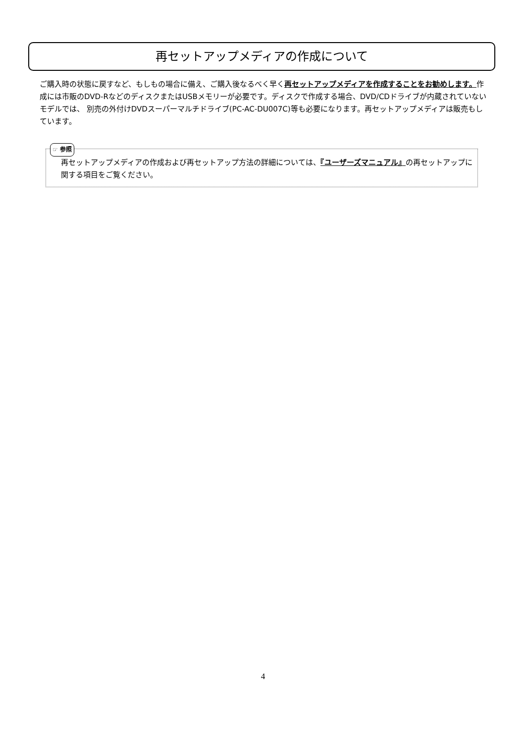再セットアップメディアの作成について
ご購入時の状態に戻すなど、もしもの場合に備え、ご購入後なるべく早く再セットアップメディアを作成することをお勧めします。作成には市販のDVD-RなどのディスクまたはUSBメモリーが必要です。ディスクで作成する場合、DVD/CDドライブが内蔵されていないモデルでは、 別売の外付けDVDスーパーマルチドライブ(PC-AC-DU007C)等も必要になります。再セットアップメディアは販売もしています。
☞ 参照
再セットアップメディアの作成および再セットアップ方法の詳細については、『ユーザーズマニュアル』の再セットアップに関する項目をご覧ください。
4